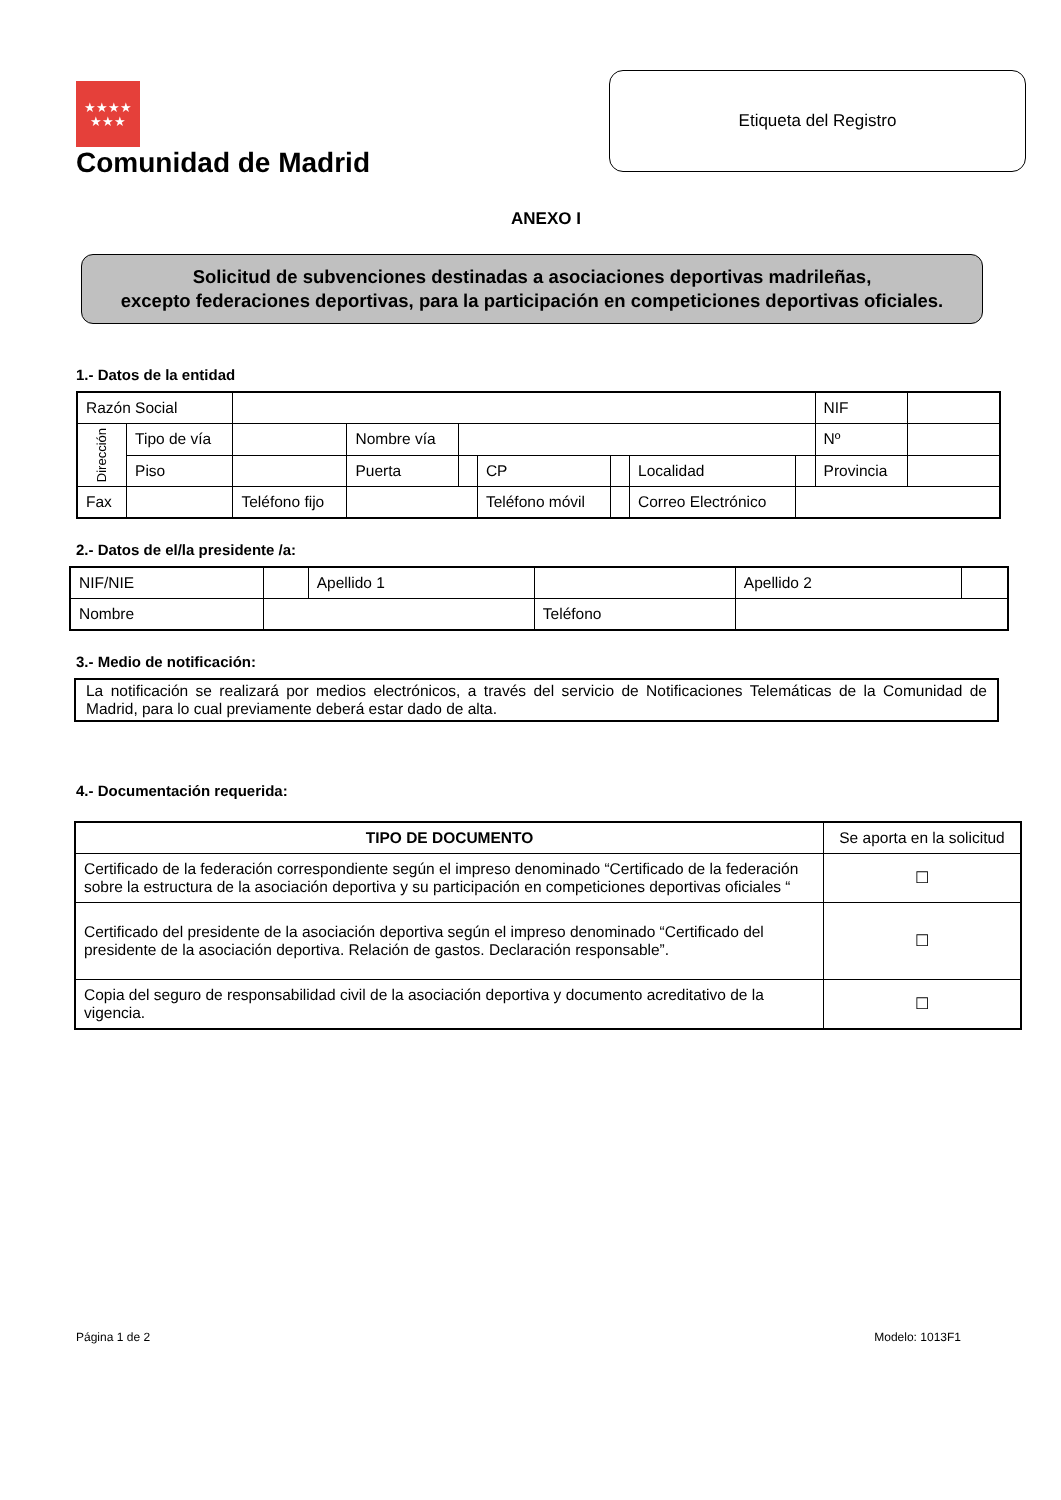★★★★
★★★
Comunidad de Madrid
Etiqueta del Registro
ANEXO I
Solicitud de subvenciones destinadas a asociaciones deportivas madrileñas,
excepto federaciones deportivas, para la participación en competiciones deportivas oficiales.
1.- Datos de la entidad
| Razón Social | | | | | | | | | NIF | |
| Dirección | Tipo de vía | | Nombre vía | | | | | | Nº | |
| | Piso | | Puerta | | CP | | Localidad | | Provincia | |
| Fax | | Teléfono fijo | | | Teléfono móvil | | Correo Electrónico | | | |
2.- Datos de el/la presidente /a:
| NIF/NIE | | Apellido 1 | | Apellido 2 | |
| Nombre | | | Teléfono | | |
3.- Medio de notificación:
| La notificación se realizará por medios electrónicos, a través del servicio de Notificaciones Telemáticas de la Comunidad de Madrid, para lo cual previamente deberá estar dado de alta. |
4.- Documentación requerida:
| TIPO DE DOCUMENTO | Se aporta en la solicitud |
| Certificado de la federación correspondiente según el impreso denominado “Certificado de la federación sobre la estructura de la asociación deportiva y su participación en competiciones deportivas oficiales “ | ☐ |
| Certificado del presidente de la asociación deportiva según el impreso denominado “Certificado del presidente de la asociación deportiva. Relación de gastos. Declaración responsable”. | ☐ |
| Copia del seguro de responsabilidad civil de la asociación deportiva y documento acreditativo de la vigencia. | ☐ |
Página 1 de 2 Modelo: 1013F1